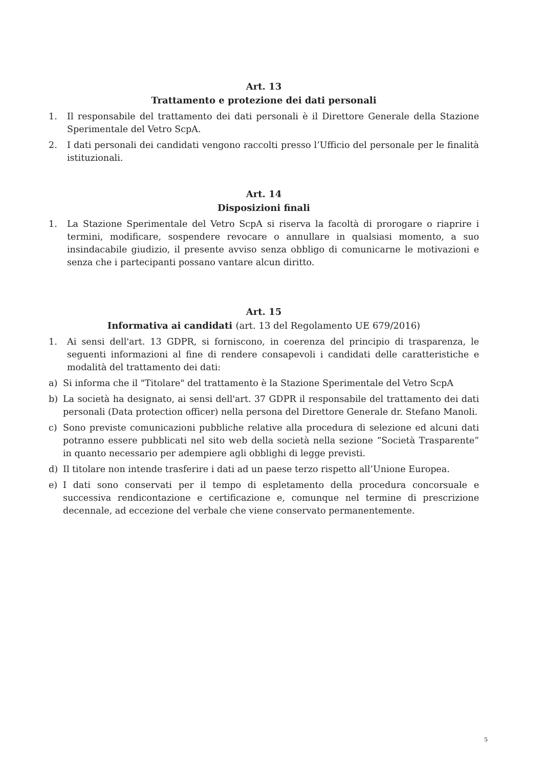Art. 13
Trattamento e protezione dei dati personali
1. Il responsabile del trattamento dei dati personali è il Direttore Generale della Stazione Sperimentale del Vetro ScpA.
2. I dati personali dei candidati vengono raccolti presso l’Ufficio del personale per le finalità istituzionali.
Art. 14
Disposizioni finali
1. La Stazione Sperimentale del Vetro ScpA si riserva la facoltà di prorogare o riaprire i termini, modificare, sospendere revocare o annullare in qualsiasi momento, a suo insindacabile giudizio, il presente avviso senza obbligo di comunicarne le motivazioni e senza che i partecipanti possano vantare alcun diritto.
Art. 15
Informativa ai candidati (art. 13 del Regolamento UE 679/2016)
1. Ai sensi dell'art. 13 GDPR, si forniscono, in coerenza del principio di trasparenza, le seguenti informazioni al fine di rendere consapevoli i candidati delle caratteristiche e modalità del trattamento dei dati:
a) Si informa che il "Titolare" del trattamento è la Stazione Sperimentale del Vetro ScpA
b) La società ha designato, ai sensi dell'art. 37 GDPR il responsabile del trattamento dei dati personali (Data protection officer) nella persona del Direttore Generale dr. Stefano Manoli.
c) Sono previste comunicazioni pubbliche relative alla procedura di selezione ed alcuni dati potranno essere pubblicati nel sito web della società nella sezione “Società Trasparente” in quanto necessario per adempiere agli obblighi di legge previsti.
d) Il titolare non intende trasferire i dati ad un paese terzo rispetto all’Unione Europea.
e) I dati sono conservati per il tempo di espletamento della procedura concorsuale e successiva rendicontazione e certificazione e, comunque nel termine di prescrizione decennale, ad eccezione del verbale che viene conservato permanentemente.
5